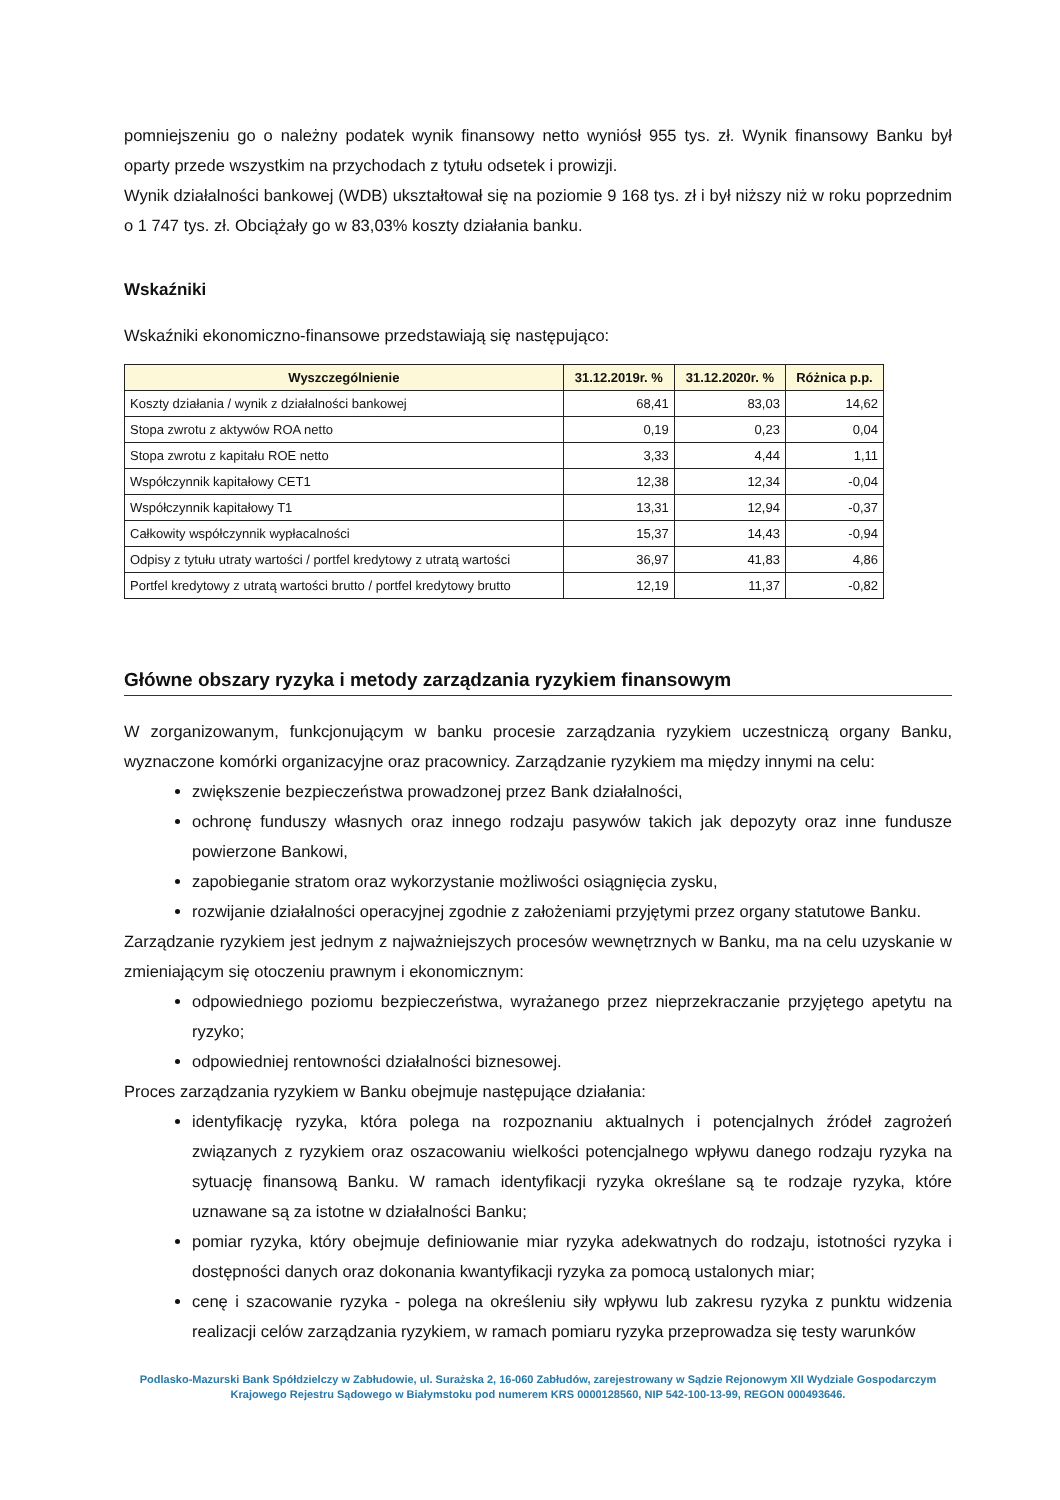pomniejszeniu go o należny podatek wynik finansowy netto wyniósł 955 tys. zł. Wynik finansowy Banku był oparty przede wszystkim na przychodach z tytułu odsetek i prowizji.
Wynik działalności bankowej (WDB) ukształtował się na poziomie 9 168 tys. zł i był niższy niż w roku poprzednim o 1 747 tys. zł. Obciążały go w 83,03% koszty działania banku.
Wskaźniki
Wskaźniki ekonomiczno-finansowe przedstawiają się następująco:
| Wyszczególnienie | 31.12.2019r. % | 31.12.2020r. % | Różnica p.p. |
| --- | --- | --- | --- |
| Koszty działania / wynik z działalności bankowej | 68,41 | 83,03 | 14,62 |
| Stopa zwrotu z aktywów ROA netto | 0,19 | 0,23 | 0,04 |
| Stopa zwrotu z kapitału ROE netto | 3,33 | 4,44 | 1,11 |
| Współczynnik kapitałowy CET1 | 12,38 | 12,34 | -0,04 |
| Współczynnik kapitałowy T1 | 13,31 | 12,94 | -0,37 |
| Całkowity współczynnik wypłacalności | 15,37 | 14,43 | -0,94 |
| Odpisy z tytułu utraty wartości / portfel kredytowy z utratą wartości | 36,97 | 41,83 | 4,86 |
| Portfel kredytowy z utratą wartości brutto / portfel kredytowy brutto | 12,19 | 11,37 | -0,82 |
Główne obszary ryzyka i metody zarządzania ryzykiem finansowym
W zorganizowanym, funkcjonującym w banku procesie zarządzania ryzykiem uczestniczą organy Banku, wyznaczone komórki organizacyjne oraz pracownicy. Zarządzanie ryzykiem ma między innymi na celu:
zwiększenie bezpieczeństwa prowadzonej przez Bank działalności,
ochronę funduszy własnych oraz innego rodzaju pasywów takich jak depozyty oraz inne fundusze powierzone Bankowi,
zapobieganie stratom oraz wykorzystanie możliwości osiągnięcia zysku,
rozwijanie działalności operacyjnej zgodnie z założeniami przyjętymi przez organy statutowe Banku.
Zarządzanie ryzykiem jest jednym z najważniejszych procesów wewnętrznych w Banku, ma na celu uzyskanie w zmieniającym się otoczeniu prawnym i ekonomicznym:
odpowiedniego poziomu bezpieczeństwa, wyrażanego przez nieprzekraczanie przyjętego apetytu na ryzyko;
odpowiedniej rentowności działalności biznesowej.
Proces zarządzania ryzykiem w Banku obejmuje następujące działania:
identyfikację ryzyka, która polega na rozpoznaniu aktualnych i potencjalnych źródeł zagrożeń związanych z ryzykiem oraz oszacowaniu wielkości potencjalnego wpływu danego rodzaju ryzyka na sytuację finansową Banku. W ramach identyfikacji ryzyka określane są te rodzaje ryzyka, które uznawane są za istotne w działalności Banku;
pomiar ryzyka, który obejmuje definiowanie miar ryzyka adekwatnych do rodzaju, istotności ryzyka i dostępności danych oraz dokonania kwantyfikacji ryzyka za pomocą ustalonych miar;
cenę i szacowanie ryzyka - polega na określeniu siły wpływu lub zakresu ryzyka z punktu widzenia realizacji celów zarządzania ryzykiem, w ramach pomiaru ryzyka przeprowadza się testy warunków
Podlasko-Mazurski Bank Spółdzielczy w Zabłudowie, ul. Surażska 2, 16-060 Zabłudów, zarejestrowany w Sądzie Rejonowym XII Wydziale Gospodarczym Krajowego Rejestru Sądowego w Białymstoku pod numerem KRS 0000128560, NIP 542-100-13-99, REGON 000493646.